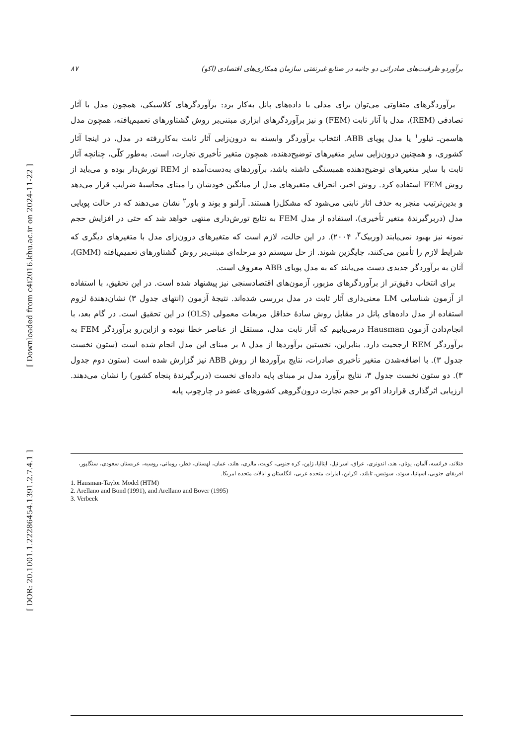[ Downloaded from c4i2016.khu.ac.ir on 2024-11-22 ]
[ DOR: 20.1001.1.22286454.1391.2.7.4.1 ]
برآوردو ظرفیت‌های صادراتی دو جانبه در صنایع غیرنفتی سازمان همکاری‌های اقتصادی (اکو) ۸۷
برآوردگرهای متفاوتی می‌توان برای مدلی با داده‌های پانل به‌کار برد: برآوردگرهای کلاسیکی، همچون مدل با آثار تصادفی (REM)، مدل با آثار ثابت (FEM) و نیز برآوردگرهای ابزاری مبتنی‌بر روش گشتاورهای تعمیم‌یافته، همچون مدل هاسمن‌ـ تیلور<sup>۱</sup> یا مدل پویای ABB. انتخاب برآوردگر وابسته به درون‌زایی آثار ثابت به‌کاررفته در مدل، در اینجا آثار کشوری، و همچنین درون‌زایی سایر متغیرهای توضیح‌دهنده، همچون متغیر تأخیری تجارت، است. به‌طور کلّی، چنانچه آثار ثابت با سایر متغیرهای توضیح‌دهنده همبستگی داشته باشد، برآوردهای به‌دست‌آمده از REM تورش‌دار بوده و می‌باید از روش FEM استفاده کرد. روش اخیر، انحراف متغیرهای مدل از میانگین خودشان را مبنای محاسبهٔ ضرایب قرار می‌دهد و بدین‌ترتیب منجر به حذف اثار ثابتی می‌شود که مشکل‌زا هستند. آرلنو و بوند و باور<sup>۲</sup> نشان می‌دهند که در حالت پویایی مدل (دربرگیرندهٔ متغیر تأخیری)، استفاده از مدل FEM به نتایج تورش‌داری منتهی خواهد شد که حتی در افزایش حجم نمونه نیز بهبود نمی‌یابند (وربیک<sup>۳</sup>، ۲۰۰۴). در این حالت، لازم است که متغیرهای درون‌زای مدل با متغیرهای دیگری که شرایط لازم را تأمین می‌کنند، جایگزین شوند. از حل سیستم دو مرحله‌ای مبتنی‌بر روش گشتاورهای تعمیم‌یافته (GMM)، آنان به برآوردگر جدیدی دست می‌یابند که به مدل پویای ABB معروف است.
برای انتخاب دقیق‌تر از برآوردگرهای مزبور، آزمون‌های اقتصادسنجی نیز پیشنهاد شده است. در این تحقیق، با استفاده از آزمون شناسایی LM معنی‌داری آثار ثابت در مدل بررسی شده‌اند. نتیجهٔ آزمون (انتهای جدول ۳) نشان‌دهندهٔ لزوم استفاده از مدل داده‌های پانل در مقابل روش سادهٔ حداقل مربعات معمولی (OLS) در این تحقیق است. در گام بعد، با انجام‌دادن آزمون Hausman درمی‌یابیم که آثار ثابت مدل، مستقل از عناصر خطا نبوده و ازاین‌رو برآوردگر FEM به برآوردگر REM ارجحیت دارد. بنابراین، نخستین برآوردها از مدل ۸ بر مبنای این مدل انجام شده است (ستون نخست جدول ۳). با اضافه‌شدن متغیر تأخیری صادرات، نتایج برآوردها از روش ABB نیز گزارش شده است (ستون دوم جدول ۳). دو ستون نخست جدول ۳، نتایج برآورد مدل بر مبنای پایه داده‌ای نخست (دربرگیرندهٔ پنجاه کشور) را نشان می‌دهند. ارزیابی اثرگذاری قرارداد اکو بر حجم تجارت درون‌گروهی کشورهای عضو در چارچوب پایه
فنلاند، فرانسه، آلمان، یونان، هند، اندونزی، عراق، اسرائیل، ایتالیا، ژاپن، کره جنوبی، کویت، مالزی، هلند، عمان، لهستان، قطر، رومانی، روسیه، عربستان سعودی، سنگاپور، افریقای جنوبی، اسپانیا، سوئد، سوئیس، تایلند، اکراین، امارات متحده عربی، انگلستان و ایالات متحده امریکا.
1. Hausman-Taylor Model (HTM)
2. Arellano and Bond (1991), and Arellano and Bover (1995)
3. Verbeek